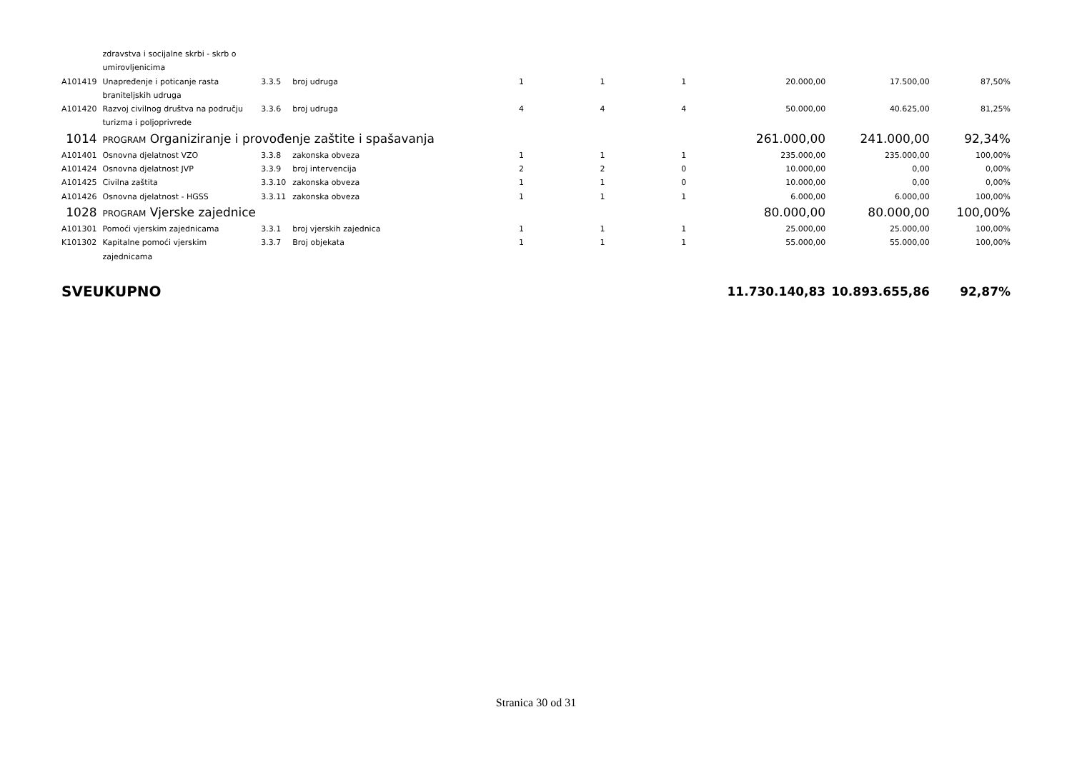| | zdravstva i socijalne skrbi - skrb o umirovljenicima | | | | | | | | |
| A101419 | Unapređenje i poticanje rasta braniteljskih udruga | 3.3.5 | broj udruga | 1 | 1 | 1 | 20.000,00 | 17.500,00 | 87,50% |
| A101420 | Razvoj civilnog društva na području turizma i poljoprivrede | 3.3.6 | broj udruga | 4 | 4 | 4 | 50.000,00 | 40.625,00 | 81,25% |
| 1014 | PROGRAM Organiziranje i provođenje zaštite i spašavanja | | | | | | 261.000,00 | 241.000,00 | 92,34% |
| A101401 | Osnovna djelatnost VZO | 3.3.8 | zakonska obveza | 1 | 1 | 1 | 235.000,00 | 235.000,00 | 100,00% |
| A101424 | Osnovna djelatnost JVP | 3.3.9 | broj intervencija | 2 | 2 | 0 | 10.000,00 | 0,00 | 0,00% |
| A101425 | Civilna zaštita | 3.3.10 | zakonska obveza | 1 | 1 | 0 | 10.000,00 | 0,00 | 0,00% |
| A101426 | Osnovna djelatnost - HGSS | 3.3.11 | zakonska obveza | 1 | 1 | 1 | 6.000,00 | 6.000,00 | 100,00% |
| 1028 | PROGRAM Vjerske zajednice | | | | | | 80.000,00 | 80.000,00 | 100,00% |
| A101301 | Pomoći vjerskim zajednicama | 3.3.1 | broj vjerskih zajednica | 1 | 1 | 1 | 25.000,00 | 25.000,00 | 100,00% |
| K101302 | Kapitalne pomoći vjerskim zajednicama | 3.3.7 | Broj objekata | 1 | 1 | 1 | 55.000,00 | 55.000,00 | 100,00% |
| SVEUKUPNO | | | | | | | 11.730.140,83 | 10.893.655,86 | 92,87% |
Stranica 30 od 31